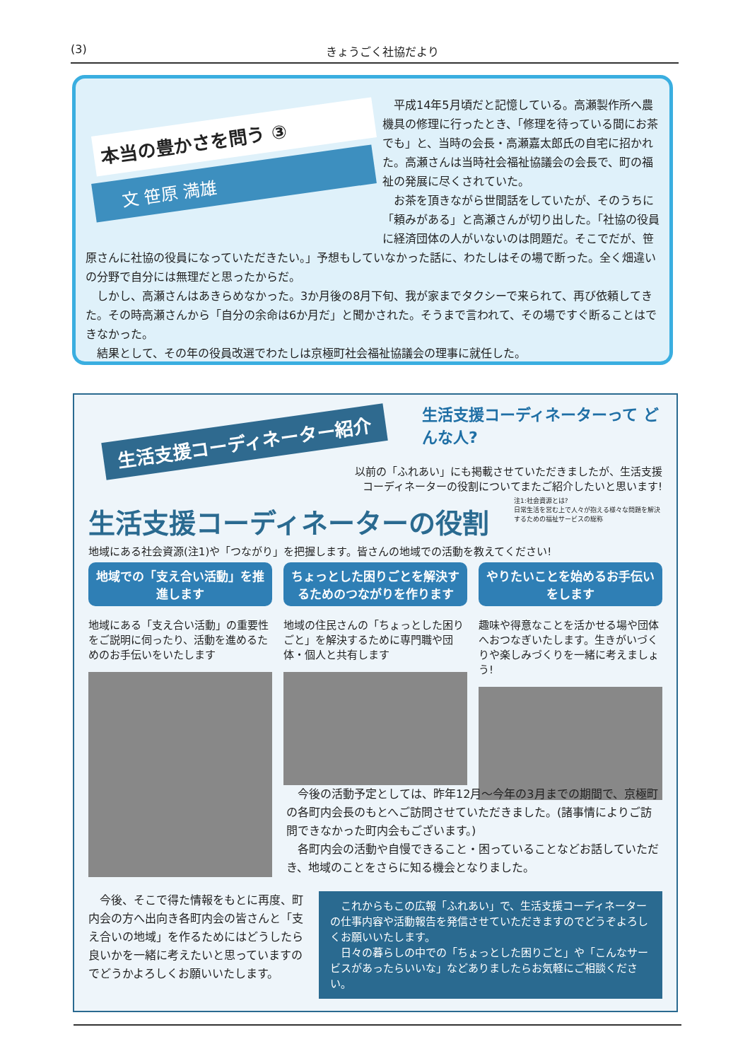(3) きょうごく社協だより
本当の豊かさを問う ③
文 笹原 満雄
平成14年5月頃だと記憶している。高瀬製作所へ農機具の修理に行ったとき、「修理を待っている間にお茶でも」と、当時の会長・高瀬嘉太郎氏の自宅に招かれた。高瀬さんは当時社会福祉協議会の会長で、町の福祉の発展に尽くされていた。
お茶を頂きながら世間話をしていたが、そのうちに「頼みがある」と高瀬さんが切り出した。「社協の役員に経済団体の人がいないのは問題だ。そこでだが、笹原さんに社協の役員になっていただきたい。」予想もしていなかった話に、わたしはその場で断った。全く畑違いの分野で自分には無理だと思ったからだ。
しかし、高瀬さんはあきらめなかった。3か月後の8月下旬、我が家までタクシーで来られて、再び依頼してきた。その時高瀬さんから「自分の余命は6か月だ」と聞かされた。そうまで言われて、その場ですぐ断ることはできなかった。
結果として、その年の役員改選でわたしは京極町社会福祉協議会の理事に就任した。
生活支援コーディネーターって どんな人?
生活支援コーディネーター紹介
以前の「ふれあい」にも掲載させていただきましたが、生活支援
コーディネーターの役割についてまたご紹介したいと思います!
注1:社会資源とは?
日常生活を営む上で人々が抱える様々な問題を解決するための福祉サービスの総称
生活支援コーディネーターの役割
地域にある社会資源(注1)や「つながり」を把握します。皆さんの地域での活動を教えてください!
地域での「支え合い活動」を推進します
地域にある「支え合い活動」の重要性をご説明に伺ったり、活動を進めるためのお手伝いをいたします
ちょっとした困りごとを解決するためのつながりを作ります
地域の住民さんの「ちょっとした困りごと」を解決するために専門職や団体・個人と共有します
やりたいことを始めるお手伝いをします
趣味や得意なことを活かせる場や団体へおつなぎいたします。生きがいづくりや楽しみづくりを一緒に考えましょう!
　今後の活動予定としては、昨年12月～今年の3月までの期間で、京極町の各町内会長のもとへご訪問させていただきました。(諸事情によりご訪問できなかった町内会もございます。)
　各町内会の活動や自慢できること・困っていることなどお話していただき、地域のことをさらに知る機会となりました。
　今後、そこで得た情報をもとに再度、町内会の方へ出向き各町内会の皆さんと「支え合いの地域」を作るためにはどうしたら良いかを一緒に考えたいと思っていますのでどうかよろしくお願いいたします。
　これからもこの広報「ふれあい」で、生活支援コーディネーターの仕事内容や活動報告を発信させていただきますのでどうぞよろしくお願いいたします。
　日々の暮らしの中での「ちょっとした困りごと」や「こんなサービスがあったらいいな」などありましたらお気軽にご相談ください。